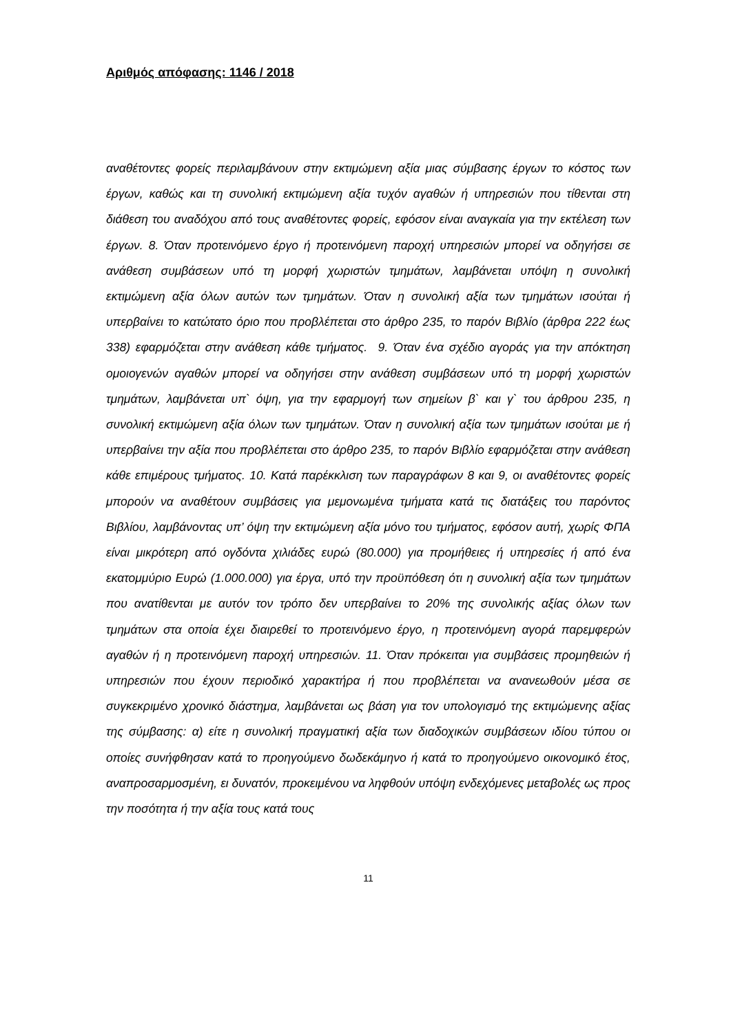Αριθμός απόφασης: 1146 / 2018
αναθέτοντες φορείς περιλαμβάνουν στην εκτιμώμενη αξία μιας σύμβασης έργων το κόστος των έργων, καθώς και τη συνολική εκτιμώμενη αξία τυχόν αγαθών ή υπηρεσιών που τίθενται στη διάθεση του αναδόχου από τους αναθέτοντες φορείς, εφόσον είναι αναγκαία για την εκτέλεση των έργων. 8. Όταν προτεινόμενο έργο ή προτεινόμενη παροχή υπηρεσιών μπορεί να οδηγήσει σε ανάθεση συμβάσεων υπό τη μορφή χωριστών τμημάτων, λαμβάνεται υπόψη η συνολική εκτιμώμενη αξία όλων αυτών των τμημάτων. Όταν η συνολική αξία των τμημάτων ισούται ή υπερβαίνει το κατώτατο όριο που προβλέπεται στο άρθρο 235, το παρόν Βιβλίο (άρθρα 222 έως 338) εφαρμόζεται στην ανάθεση κάθε τμήματος. 9. Όταν ένα σχέδιο αγοράς για την απόκτηση ομοιογενών αγαθών μπορεί να οδηγήσει στην ανάθεση συμβάσεων υπό τη μορφή χωριστών τμημάτων, λαμβάνεται υπ` όψη, για την εφαρμογή των σημείων β` και γ` του άρθρου 235, η συνολική εκτιμώμενη αξία όλων των τμημάτων. Όταν η συνολική αξία των τμημάτων ισούται με ή υπερβαίνει την αξία που προβλέπεται στο άρθρο 235, το παρόν Βιβλίο εφαρμόζεται στην ανάθεση κάθε επιμέρους τμήματος. 10. Κατά παρέκκλιση των παραγράφων 8 και 9, οι αναθέτοντες φορείς μπορούν να αναθέτουν συμβάσεις για μεμονωμένα τμήματα κατά τις διατάξεις του παρόντος Βιβλίου, λαμβάνοντας υπ’ όψη την εκτιμώμενη αξία μόνο του τμήματος, εφόσον αυτή, χωρίς ΦΠΑ είναι μικρότερη από ογδόντα χιλιάδες ευρώ (80.000) για προμήθειες ή υπηρεσίες ή από ένα εκατομμύριο Ευρώ (1.000.000) για έργα, υπό την προϋπόθεση ότι η συνολική αξία των τμημάτων που ανατίθενται με αυτόν τον τρόπο δεν υπερβαίνει το 20% της συνολικής αξίας όλων των τμημάτων στα οποία έχει διαιρεθεί το προτεινόμενο έργο, η προτεινόμενη αγορά παρεμφερών αγαθών ή η προτεινόμενη παροχή υπηρεσιών. 11. Όταν πρόκειται για συμβάσεις προμηθειών ή υπηρεσιών που έχουν περιοδικό χαρακτήρα ή που προβλέπεται να ανανεωθούν μέσα σε συγκεκριμένο χρονικό διάστημα, λαμβάνεται ως βάση για τον υπολογισμό της εκτιμώμενης αξίας της σύμβασης: α) είτε η συνολική πραγματική αξία των διαδοχικών συμβάσεων ιδίου τύπου οι οποίες συνήφθησαν κατά το προηγούμενο δωδεκάμηνο ή κατά το προηγούμενο οικονομικό έτος, αναπροσαρμοσμένη, ει δυνατόν, προκειμένου να ληφθούν υπόψη ενδεχόμενες μεταβολές ως προς την ποσότητα ή την αξία τους κατά τους
11